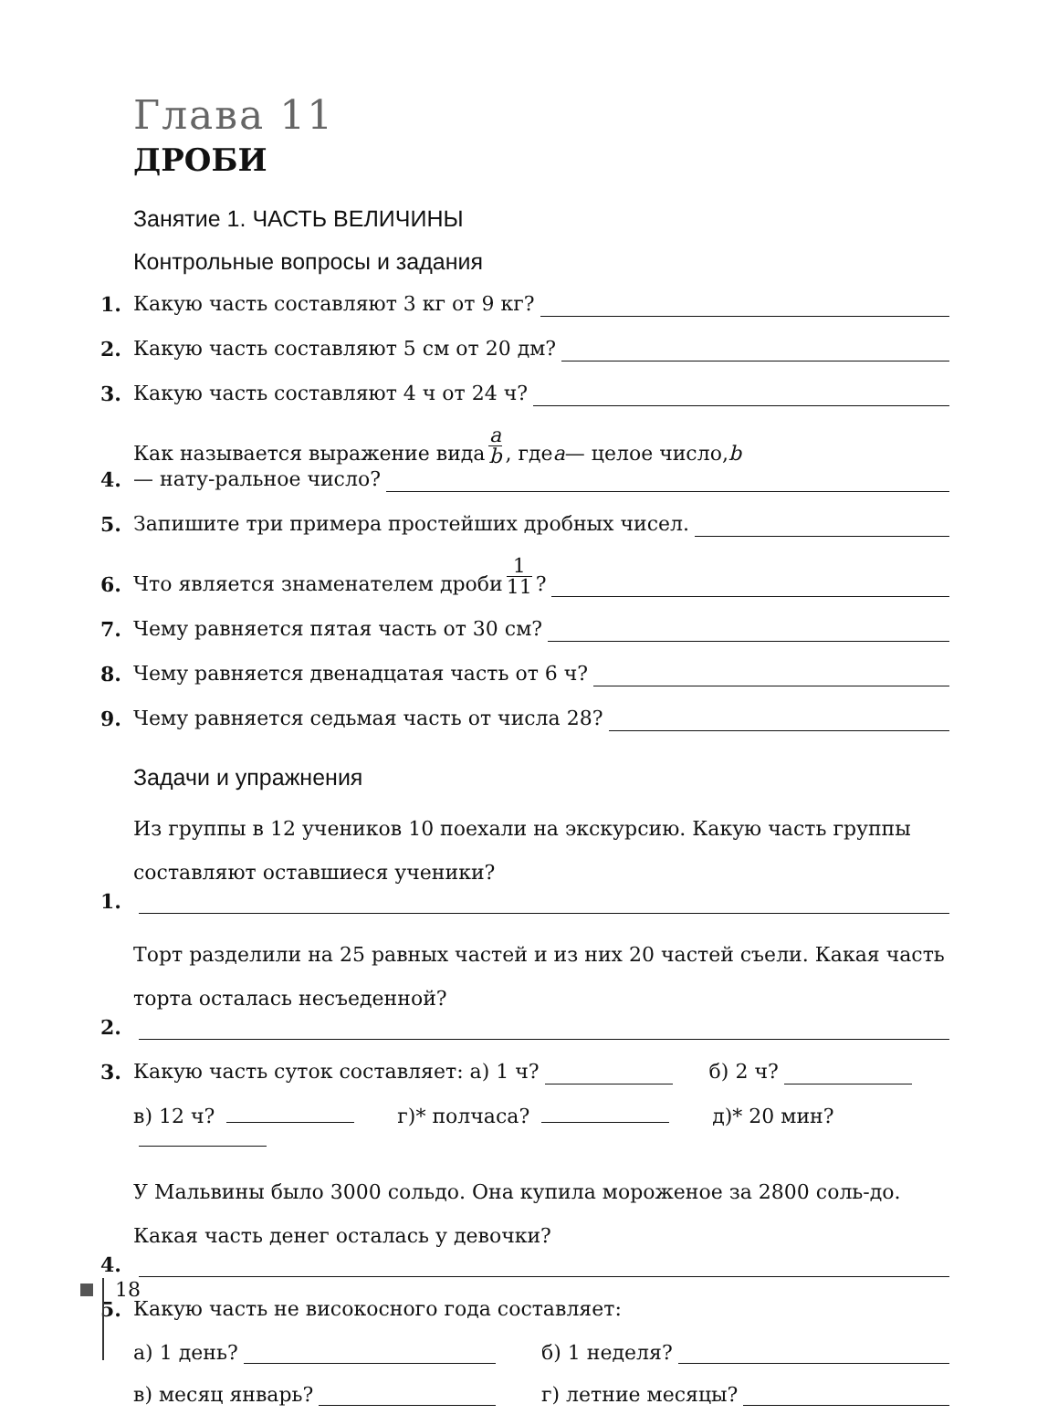Глава 11
ДРОБИ
Занятие 1. ЧАСТЬ ВЕЛИЧИНЫ
Контрольные вопросы и задания
1. Какую часть составляют 3 кг от 9 кг?
2. Какую часть составляют 5 см от 20 дм?
3. Какую часть составляют 4 ч от 24 ч?
4. Как называется выражение вида a b, где a — целое число, b — нату-ральное число?
5. Запишите три примера простейших дробных чисел.
6. Что является знаменателем дроби 1 11?
7. Чему равняется пятая часть от 30 см?
8. Чему равняется двенадцатая часть от 6 ч?
9. Чему равняется седьмая часть от числа 28?
Задачи и упражнения
1. Из группы в 12 учеников 10 поехали на экскурсию. Какую часть группы составляют оставшиеся ученики?
2. Торт разделили на 25 равных частей и из них 20 частей съели. Какая часть торта осталась несъеденной?
3. Какую часть суток составляет: а) 1 ч? б) 2 ч?
в) 12 ч? г)* полчаса? д)* 20 мин?
4. У Мальвины было 3000 сольдо. Она купила мороженое за 2800 соль-до. Какая часть денег осталась у девочки?
5. Какую часть не високосного года составляет:
а) 1 день? б) 1 неделя?
в) месяц январь? г) летние месяцы?
18